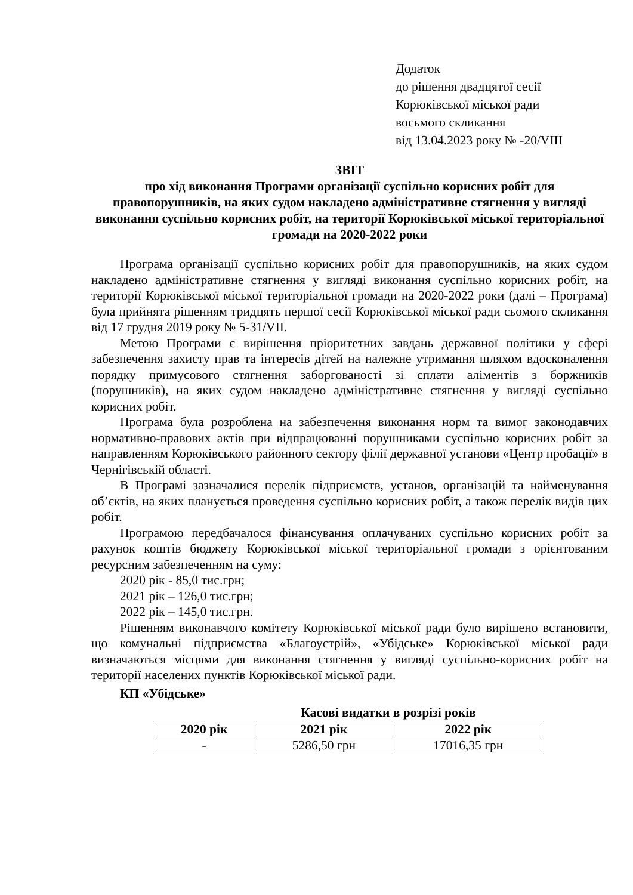Додаток
до рішення двадцятої сесії
Корюківської міської ради
восьмого скликання
від 13.04.2023 року № -20/VIII
ЗВІТ
про хід виконання Програми організації суспільно корисних робіт для правопорушників, на яких судом накладено адміністративне стягнення у вигляді виконання суспільно корисних робіт, на території Корюківської міської територіальної громади на 2020-2022 роки
Програма організації суспільно корисних робіт для правопорушників, на яких судом накладено адміністративне стягнення у вигляді виконання суспільно корисних робіт, на території Корюківської міської територіальної громади на 2020-2022 роки (далі – Програма) була прийнята рішенням тридцять першої сесії Корюківської міської ради сьомого скликання від 17 грудня 2019 року № 5-31/VII.
Метою Програми є вирішення пріоритетних завдань державної політики у сфері забезпечення захисту прав та інтересів дітей на належне утримання шляхом вдосконалення порядку примусового стягнення заборгованості зі сплати аліментів з боржників (порушників), на яких судом накладено адміністративне стягнення у вигляді суспільно корисних робіт.
Програма була розроблена на забезпечення виконання норм та вимог законодавчих нормативно-правових актів при відпрацюванні порушниками суспільно корисних робіт за направленням Корюківського районного сектору філії державної установи «Центр пробації» в Чернігівській області.
В Програмі зазначалися перелік підприємств, установ, організацій та найменування об’єктів, на яких планується проведення суспільно корисних робіт, а також перелік видів цих робіт.
Програмою передбачалося фінансування оплачуваних суспільно корисних робіт за рахунок коштів бюджету Корюківської міської територіальної громади з орієнтованим ресурсним забезпеченням на суму:
2020 рік - 85,0 тис.грн;
2021 рік – 126,0 тис.грн;
2022 рік – 145,0 тис.грн.
Рішенням виконавчого комітету Корюківської міської ради було вирішено встановити, що комунальні підприємства «Благоустрій», «Убідське» Корюківської міської ради визначаються місцями для виконання стягнення у вигляді суспільно-корисних робіт на території населених пунктів Корюківської міської ради.
КП «Убідське»
Касові видатки в розрізі років
| 2020 рік | 2021 рік | 2022 рік |
| --- | --- | --- |
| - | 5286,50 грн | 17016,35 грн |